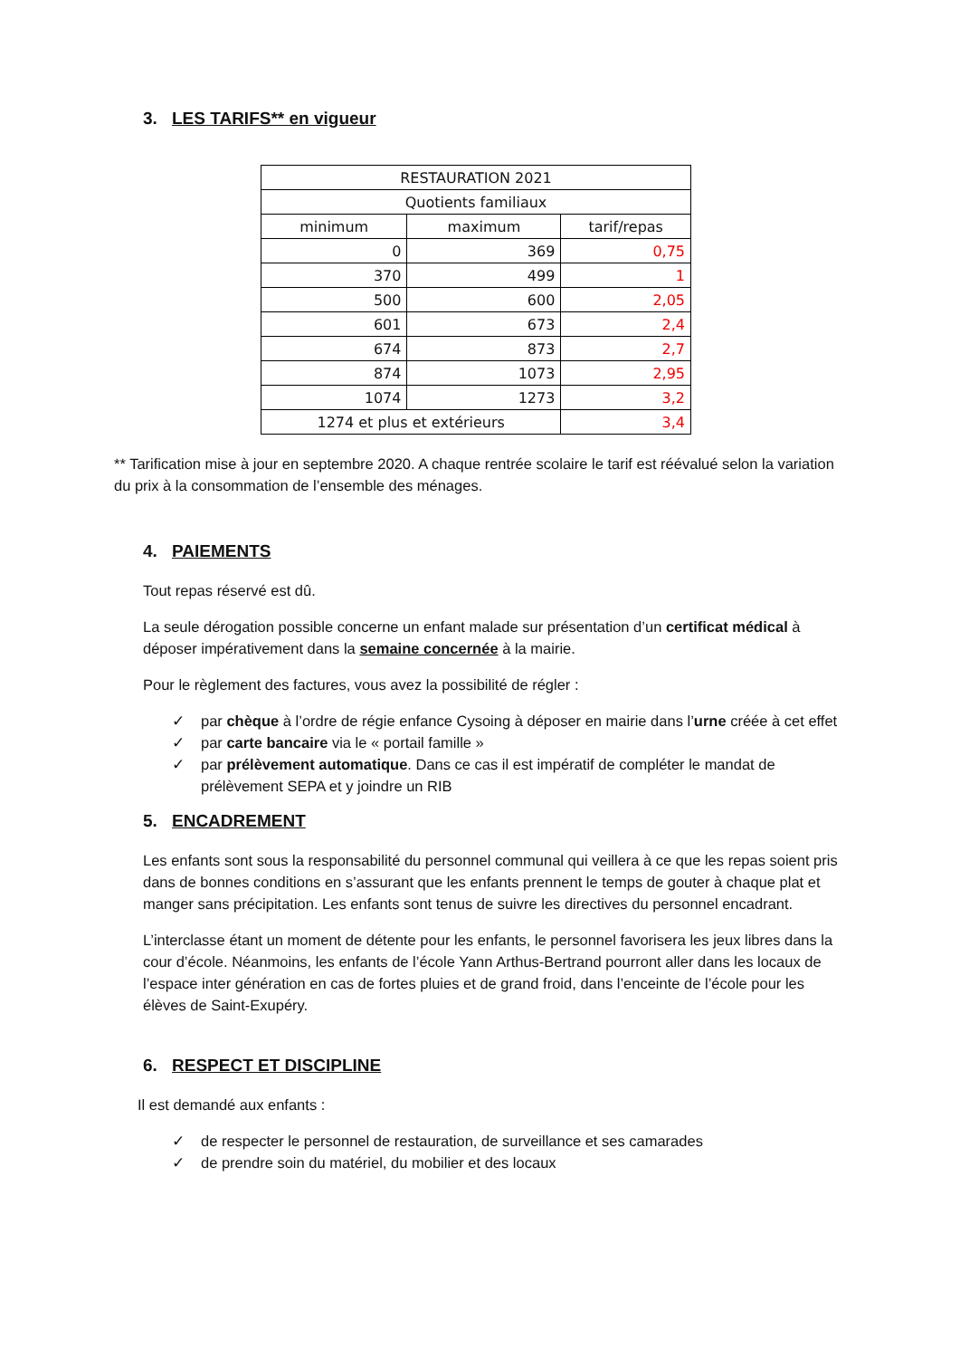3. LES TARIFS** en vigueur
| RESTAURATION 2021 | | |
| --- | --- | --- |
| Quotients familiaux | | |
| minimum | maximum | tarif/repas |
| 0 | 369 | 0,75 |
| 370 | 499 | 1 |
| 500 | 600 | 2,05 |
| 601 | 673 | 2,4 |
| 674 | 873 | 2,7 |
| 874 | 1073 | 2,95 |
| 1074 | 1273 | 3,2 |
| 1274 et plus et extérieurs | | 3,4 |
** Tarification mise à jour en septembre 2020. A chaque rentrée scolaire le tarif est réévalué selon la variation du prix à la consommation de l’ensemble des ménages.
4. PAIEMENTS
Tout repas réservé est dû.
La seule dérogation possible concerne un enfant malade sur présentation d’un certificat médical à déposer impérativement dans la semaine concernée à la mairie.
Pour le règlement des factures, vous avez la possibilité de régler :
✓ par chèque à l’ordre de régie enfance Cysoing à déposer en mairie dans l’urne créée à cet effet
✓ par carte bancaire via le « portail famille »
✓ par prélèvement automatique. Dans ce cas il est impératif de compléter le mandat de prélèvement SEPA et y joindre un RIB
5. ENCADREMENT
Les enfants sont sous la responsabilité du personnel communal qui veillera à ce que les repas soient pris dans de bonnes conditions en s’assurant que les enfants prennent le temps de gouter à chaque plat et manger sans précipitation. Les enfants sont tenus de suivre les directives du personnel encadrant.
L’interclasse étant un moment de détente pour les enfants, le personnel favorisera les jeux libres dans la cour d’école. Néanmoins, les enfants de l’école Yann Arthus-Bertrand pourront aller dans les locaux de l’espace inter génération en cas de fortes pluies et de grand froid, dans l’enceinte de l’école pour les élèves de Saint-Exupéry.
6. RESPECT ET DISCIPLINE
Il est demandé aux enfants :
✓ de respecter le personnel de restauration, de surveillance et ses camarades
✓ de prendre soin du matériel, du mobilier et des locaux